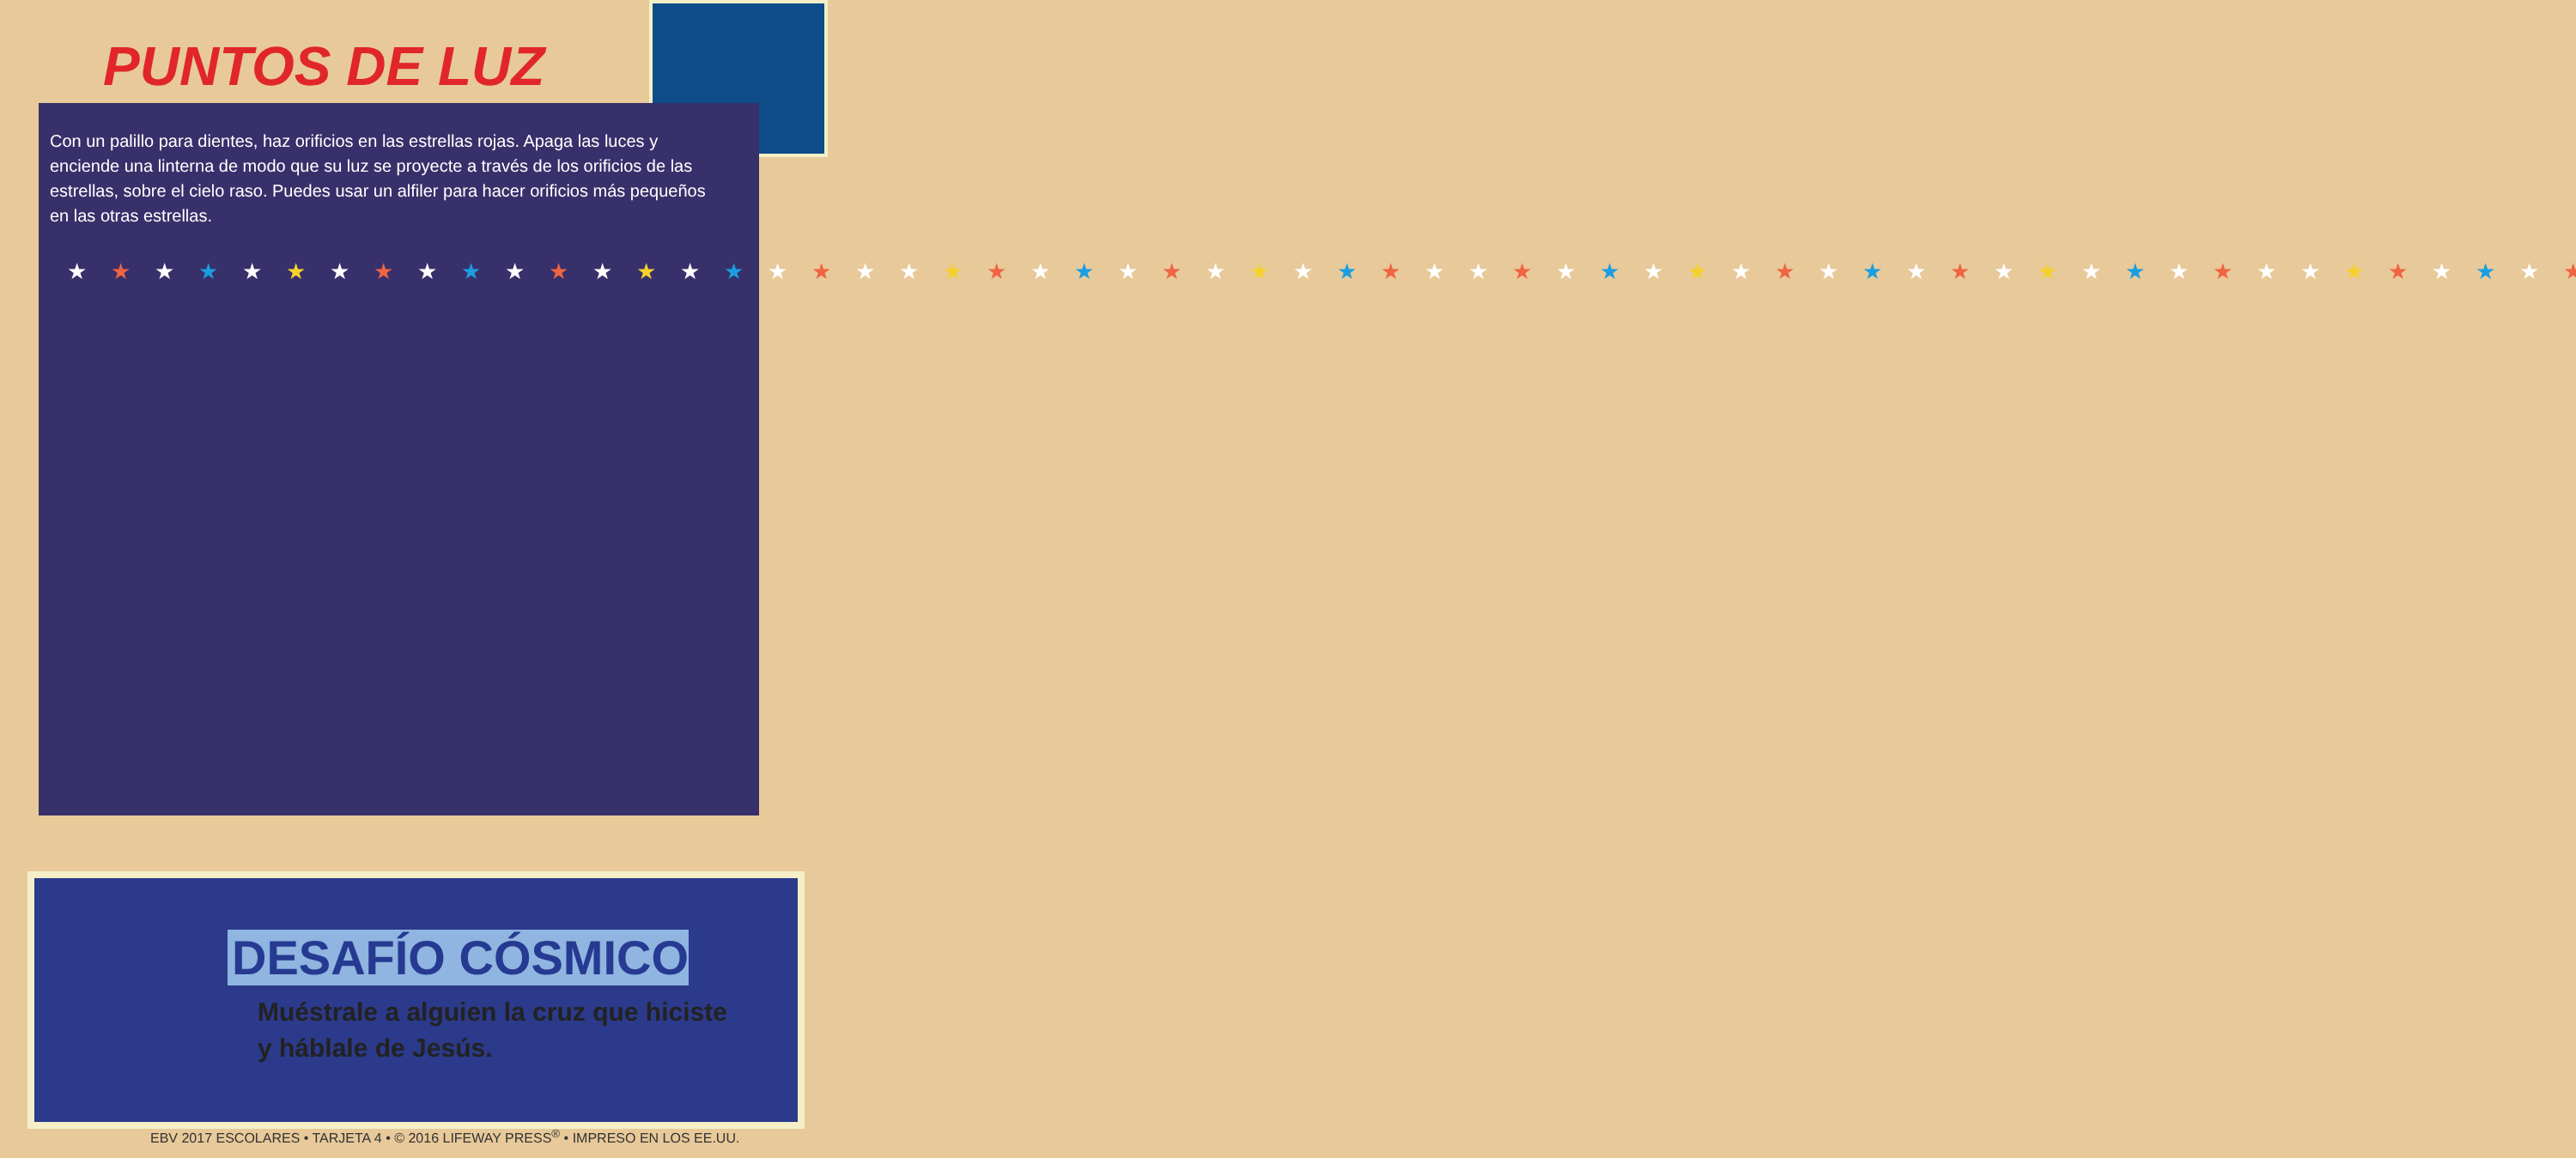PUNTOS DE LUZ
Con un palillo para dientes, haz orificios en las estrellas rojas. Apaga las luces y enciende una linterna de modo que su luz se proyecte a través de los orificios de las estrellas, sobre el cielo raso. Puedes usar un alfiler para hacer orificios más pequeños en las otras estrellas.
★★★★★★★★★★★★★★★★★★★★★★★★★★★★★★★★★★★★★★★★★★★★★★★★★★★★★★★★★★★★★★★★
DESAFÍO CÓSMICO
Muéstrale a alguien la cruz que hiciste
y háblale de Jesús.
EBV 2017 ESCOLARES • TARJETA 4 • © 2016 LIFEWAY PRESS<sup>®</sup> • IMPRESO EN LOS EE.UU.